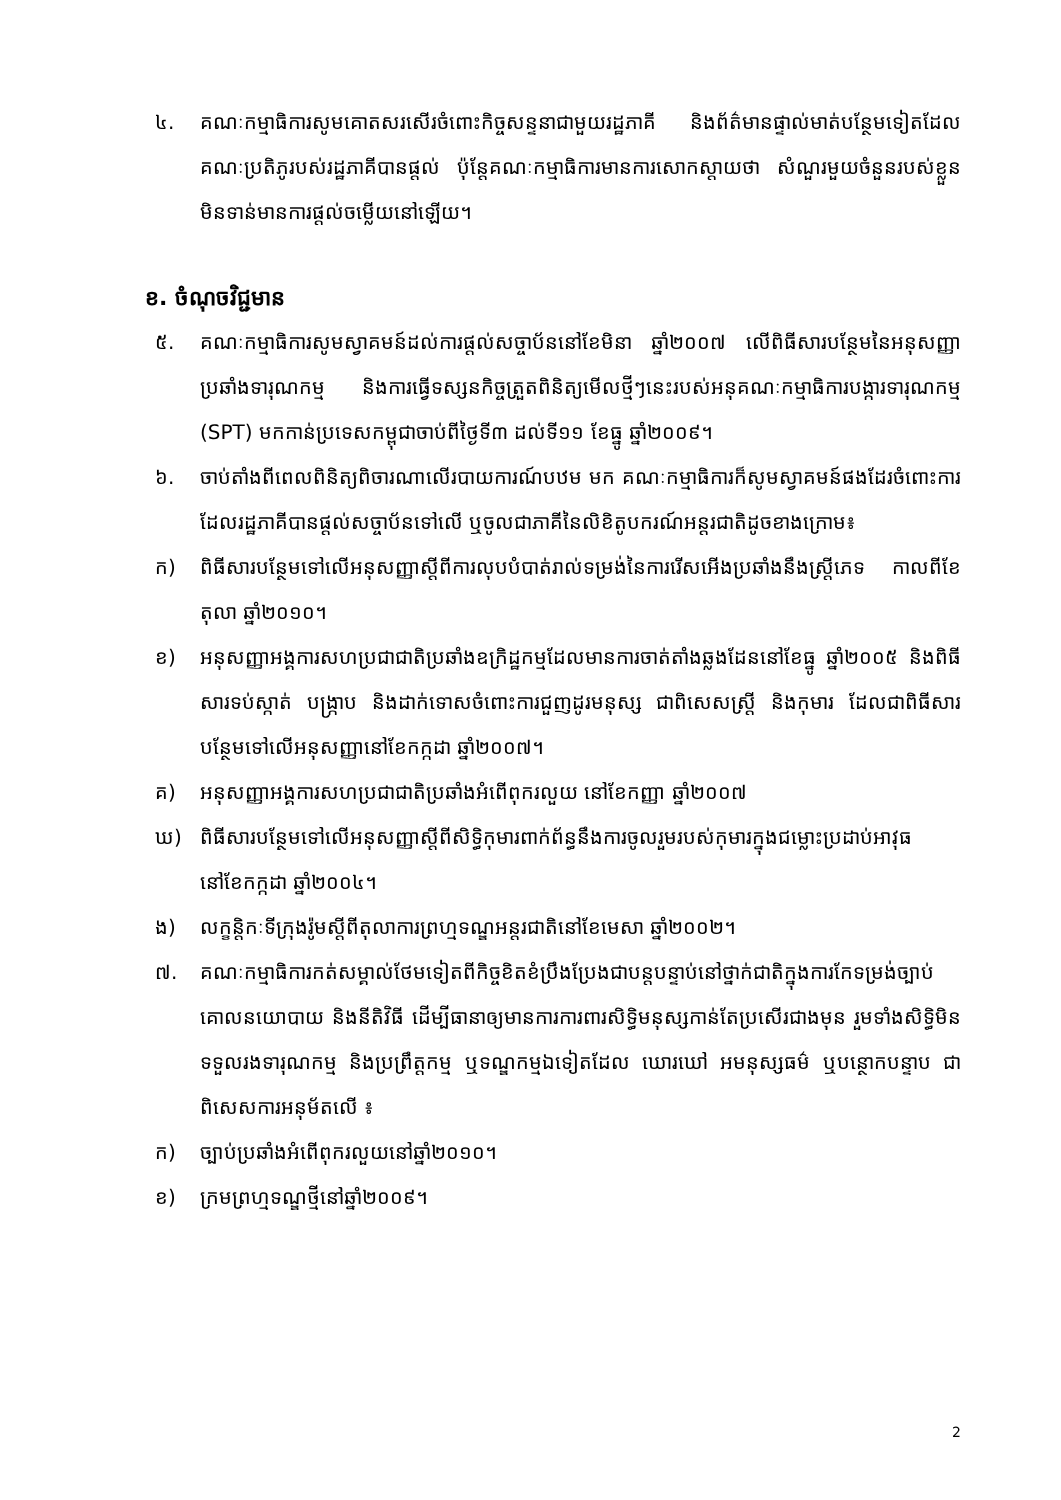៤. គណៈកម្មាធិការសូមគោតសរសើរចំពោះកិច្ចសន្ទនាជាមួយរដ្ឋភាគី និងព័ត៌មានផ្ទាល់មាត់បន្ថែមទៀតដែលគណៈប្រតិភូរបស់រដ្ឋភាគីបានផ្ដល់ ប៉ុន្តែគណៈកម្មាធិការមានការសោកស្ដាយថា សំណួរមួយចំនួនរបស់ខ្លួនមិនទាន់មានការផ្ដល់ចម្លើយនៅឡើយ។
ខ. ចំណុចវិជ្ជមាន
៥. គណៈកម្មាធិការសូមស្វាគមន៍ដល់ការផ្ដល់សច្ចាប័ននៅខែមិនា ឆ្នាំ២០០៧ លើពិធីសារបន្ថែមនៃអនុសញ្ញាប្រឆាំងទារុណកម្ម និងការធ្វើទស្សនកិច្ចត្រួតពិនិត្យមើលថ្មីៗនេះរបស់អនុគណៈកម្មាធិការបង្ការទារុណកម្ម (SPT) មកកាន់ប្រទេសកម្ពុជាចាប់ពីថ្ងៃទី៣ ដល់ទី១១ ខែធ្នូ ឆ្នាំ២០០៩។
៦. ចាប់តាំងពីពេលពិនិត្យពិចារណាលើរបាយការណ៍បឋម មក គណៈកម្មាធិការក៏សូមស្វាគមន៍ផងដែរចំពោះការដែលរដ្ឋភាគីបានផ្ដល់សច្ចាប័នទៅលើ ឬចូលជាភាគីនៃលិខិតូបករណ៍អន្តរជាតិដូចខាងក្រោម៖
ក) ពិធីសារបន្ថែមទៅលើអនុសញ្ញាស្ដីពីការលុបបំបាត់រាល់ទម្រង់នៃការរើសអើងប្រឆាំងនឹងស្ត្រីភេទ កាលពីខែតុលា ឆ្នាំ២០១០។
ខ) អនុសញ្ញាអង្គការសហប្រជាជាតិប្រឆាំងឧក្រិដ្ឋកម្មដែលមានការចាត់តាំងឆ្លងដែននៅខែធ្នូ ឆ្នាំ២០០៥ និងពិធីសារទប់ស្កាត់ បង្ក្រាប និងដាក់ទោសចំពោះការជួញដូរមនុស្ស ជាពិសេសស្ត្រី និងកុមារ ដែលជាពិធីសារបន្ថែមទៅលើអនុសញ្ញានៅខែកក្កដា ឆ្នាំ២០០៧។
គ) អនុសញ្ញាអង្គការសហប្រជាជាតិប្រឆាំងអំពើពុករលួយ នៅខែកញ្ញា ឆ្នាំ២០០៧
ឃ) ពិធីសារបន្ថែមទៅលើអនុសញ្ញាស្ដីពីសិទ្ធិកុមារពាក់ព័ន្ធនឹងការចូលរួមរបស់កុមារក្នុងជម្លោះប្រដាប់អាវុធ នៅខែកក្កដា ឆ្នាំ២០០៤។
ង) លក្ខន្តិកៈទីក្រុងរ៉ូមស្ដីពីតុលាការព្រហ្មទណ្ឌអន្តរជាតិនៅខែមេសា ឆ្នាំ២០០២។
៧. គណៈកម្មាធិការកត់សម្គាល់ថែមទៀតពីកិច្ចខិតខំប្រឹងប្រែងជាបន្តបន្ទាប់នៅថ្នាក់ជាតិក្នុងការកែទម្រង់ច្បាប់ គោលនយោបាយ និងនីតិវិធី ដើម្បីធានាឲ្យមានការការពារសិទ្ធិមនុស្សកាន់តែប្រសើរជាងមុន រួមទាំងសិទ្ធិមិនទទួលរងទារុណកម្ម និងប្រព្រឹត្តកម្ម ឬទណ្ឌកម្មឯទៀតដែល ឃោរឃៅ អមនុស្សធម៌ ឬបន្ថោកបន្ទាប ជាពិសេសការអនុម័តលើ ៖
ក) ច្បាប់ប្រឆាំងអំពើពុករលួយនៅឆ្នាំ២០១០។
ខ) ក្រមព្រហ្មទណ្ឌថ្មីនៅឆ្នាំ២០០៩។
2